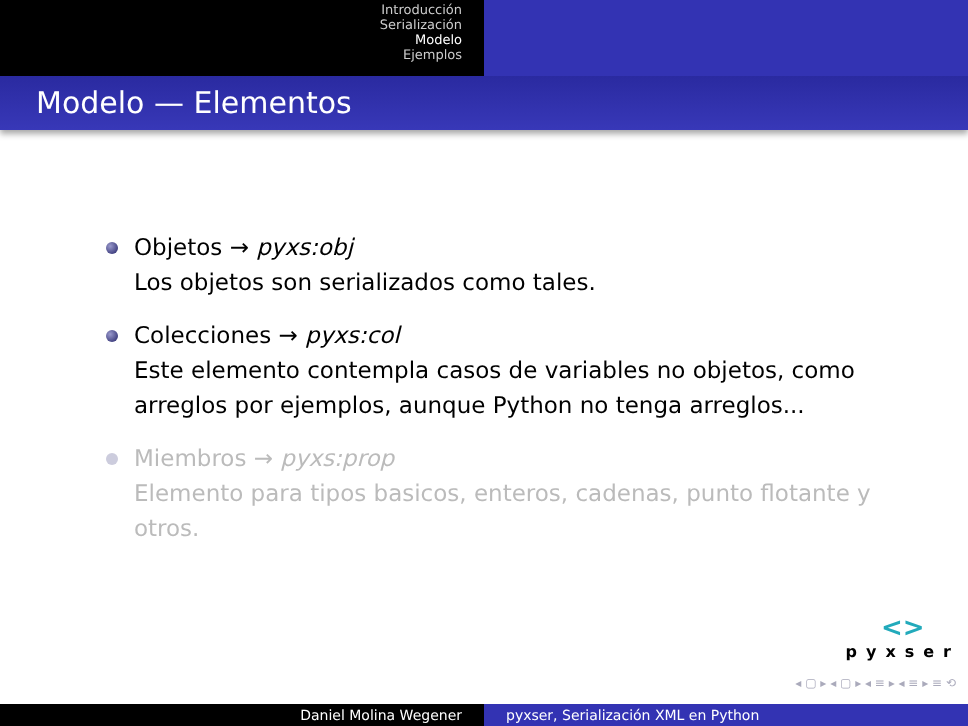Introducción
Serialización
Modelo
Ejemplos
Modelo — Elementos
Objetos → pyxs:obj
Los objetos son serializados como tales.
Colecciones → pyxs:col
Este elemento contempla casos de variables no objetos, como arreglos por ejemplos, aunque Python no tenga arreglos...
Miembros → pyxs:prop
Elemento para tipos basicos, enteros, cadenas, punto flotante y otros.
<>
pyxser
◂ ▢ ▸ ◂ ▢ ▸ ◂ ≡ ▸ ◂ ≡ ▸ ≡ ⟲
Daniel Molina Wegener pyxser, Serialización XML en Python